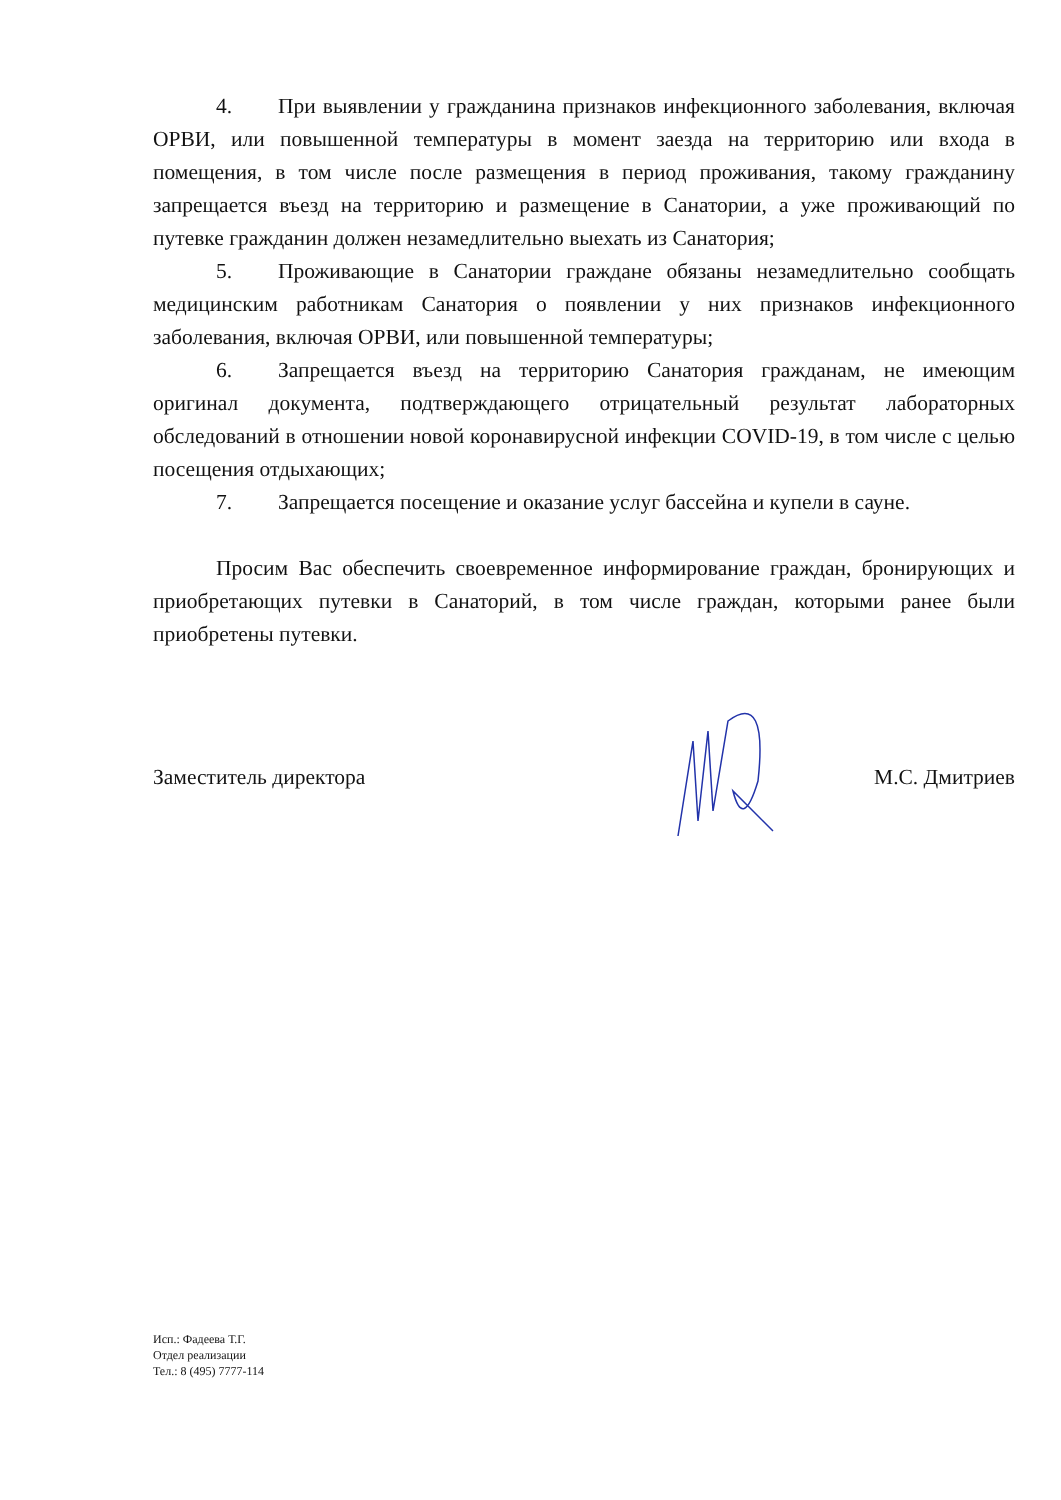4. При выявлении у гражданина признаков инфекционного заболевания, включая ОРВИ, или повышенной температуры в момент заезда на территорию или входа в помещения, в том числе после размещения в период проживания, такому гражданину запрещается въезд на территорию и размещение в Санатории, а уже проживающий по путевке гражданин должен незамедлительно выехать из Санатория;
5. Проживающие в Санатории граждане обязаны незамедлительно сообщать медицинским работникам Санатория о появлении у них признаков инфекционного заболевания, включая ОРВИ, или повышенной температуры;
6. Запрещается въезд на территорию Санатория гражданам, не имеющим оригинал документа, подтверждающего отрицательный результат лабораторных обследований в отношении новой коронавирусной инфекции COVID-19, в том числе с целью посещения отдыхающих;
7. Запрещается посещение и оказание услуг бассейна и купели в сауне.
Просим Вас обеспечить своевременное информирование граждан, бронирующих и приобретающих путевки в Санаторий, в том числе граждан, которыми ранее были приобретены путевки.
Заместитель директора М.С. Дмитриев
Исп.: Фадеева Т.Г.
Отдел реализации
Тел.: 8 (495) 7777-114